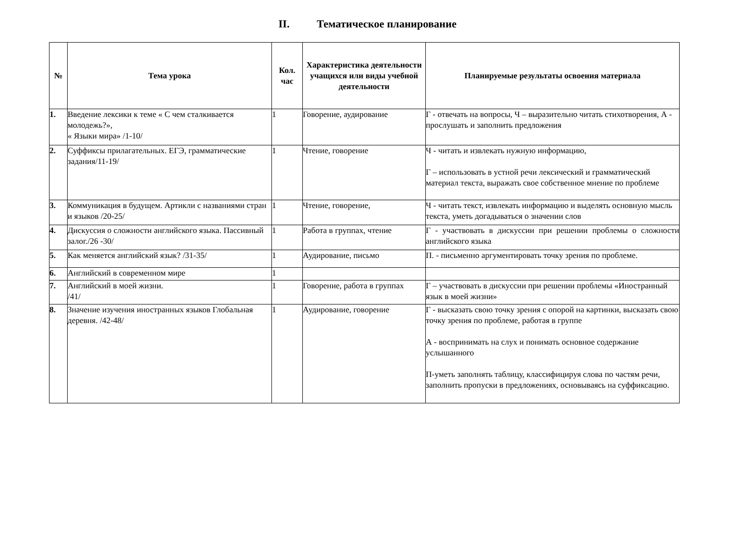II. Тематическое планирование
| № | Тема урока | Кол. час | Характеристика деятельности учащихся или виды учебной деятельности | Планируемые результаты освоения материала |
| --- | --- | --- | --- | --- |
| 1. | Введение лексики к теме « С чем сталкивается молодежь?», « Языки мира» /1-10/ | 1 | Говорение, аудирование | Г - отвечать на вопросы, Ч – выразительно читать стихотворения, А - прослушать и заполнить предложения |
| 2. | Суффиксы прилагательных. ЕГЭ, грамматические задания/11-19/ | 1 | Чтение, говорение | Ч - читать и извлекать нужную информацию, Г – использовать в устной речи лексический и грамматический материал текста, выражать свое собственное мнение по проблеме |
| 3. | Коммуникация в будущем. Артикли с названиями стран и языков /20-25/ | 1 | Чтение, говорение, | Ч - читать текст, извлекать информацию и выделять основную мысль текста, уметь догадываться о значении слов |
| 4. | Дискуссия о сложности английского языка. Пассивный залог./26 -30/ | 1 | Работа в группах, чтение | Г - участвовать в дискуссии при решении проблемы о сложности английского языка |
| 5. | Как меняется английский язык? /31-35/ | 1 | Аудирование, письмо | П. - письменно аргументировать точку зрения по проблеме. |
| 6. | Английский в современном мире | 1 | | |
| 7. | Английский в моей жизни. /41/ | 1 | Говорение, работа в группах | Г – участвовать в дискуссии при решении проблемы «Иностранный язык в моей жизни» |
| 8. | Значение изучения иностранных языков Глобальная деревня. /42-48/ | 1 | Аудирование, говорение | Г - высказать свою точку зрения с опорой на картинки, высказать свою точку зрения по проблеме, работая в группе А - воспринимать на слух и понимать основное содержание услышанного П-уметь заполнять таблицу, классифицируя слова по частям речи, заполнить пропуски в предложениях, основываясь на суффиксацию. |